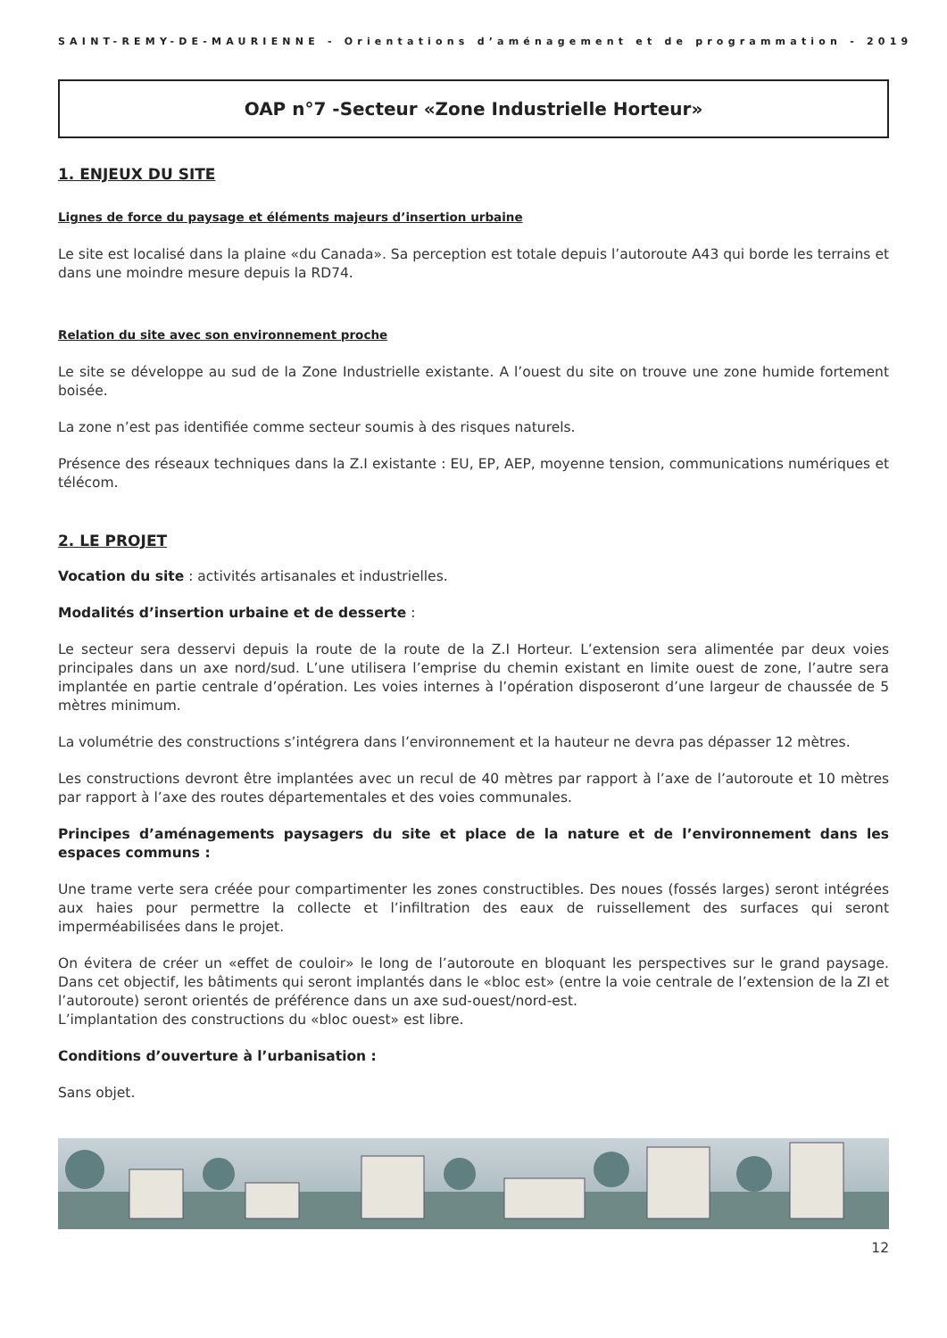SAINT-REMY-DE-MAURIENNE - Orientations d’aménagement et de programmation - 2019
OAP n°7 -Secteur «Zone Industrielle Horteur»
1. ENJEUX DU SITE
Lignes de force du paysage et éléments majeurs d’insertion urbaine
Le site est localisé dans la plaine «du Canada». Sa perception est totale depuis l’autoroute A43 qui borde les terrains et dans une moindre mesure depuis la RD74.
Relation du site avec son environnement proche
Le site se développe au sud de la Zone Industrielle existante. A l’ouest du site on trouve une zone humide fortement boisée.
La zone n’est pas identifiée comme secteur soumis à des risques naturels.
Présence des réseaux techniques dans la Z.I existante : EU, EP, AEP, moyenne tension, communications numériques et télécom.
2. LE PROJET
Vocation du site : activités artisanales et industrielles.
Modalités d’insertion urbaine et de desserte :
Le secteur sera desservi depuis la route de la route de la Z.I Horteur. L’extension sera alimentée par deux voies principales dans un axe nord/sud. L’une utilisera l’emprise du chemin existant en limite ouest de zone, l’autre sera implantée en partie centrale d’opération. Les voies internes à l’opération disposeront d’une largeur de chaussée de 5 mètres minimum.
La volumétrie des constructions s’intégrera dans l’environnement et la hauteur ne devra pas dépasser 12 mètres.
Les constructions devront être implantées avec un recul de 40 mètres par rapport à l’axe de l’autoroute et 10 mètres par rapport à l’axe des routes départementales et des voies communales.
Principes d’aménagements paysagers du site et place de la nature et de l’environnement dans les espaces communs :
Une trame verte sera créée pour compartimenter les zones constructibles. Des noues (fossés larges) seront intégrées aux haies pour permettre la collecte et l’infiltration des eaux de ruissellement des surfaces qui seront imperméabilisées dans le projet.
On évitera de créer un «effet de couloir» le long de l’autoroute en bloquant les perspectives sur le grand paysage. Dans cet objectif, les bâtiments qui seront implantés dans le «bloc est» (entre la voie centrale de l’extension de la ZI et l’autoroute) seront orientés de préférence dans un axe sud-ouest/nord-est.
L’implantation des constructions du «bloc ouest» est libre.
Conditions d’ouverture à l’urbanisation :
Sans objet.
12